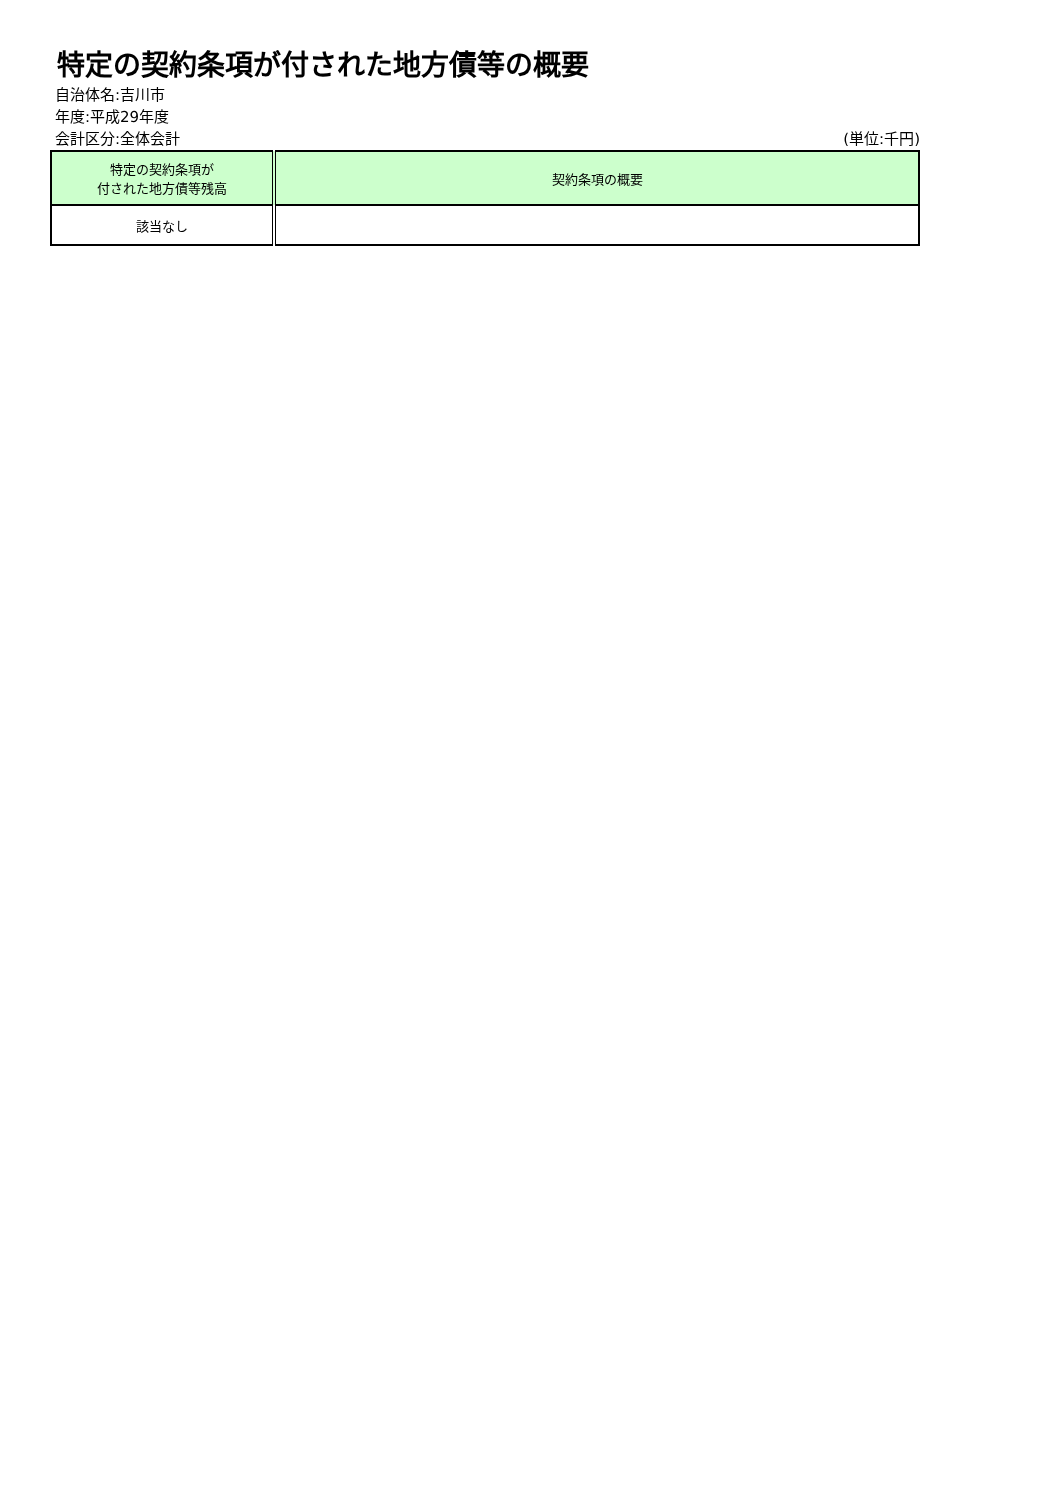特定の契約条項が付された地方債等の概要
自治体名:吉川市
年度:平成29年度
会計区分:全体会計 (単位:千円)
| 特定の契約条項が 付された地方債等残高 | 契約条項の概要 |
| --- | --- |
| 該当なし | |